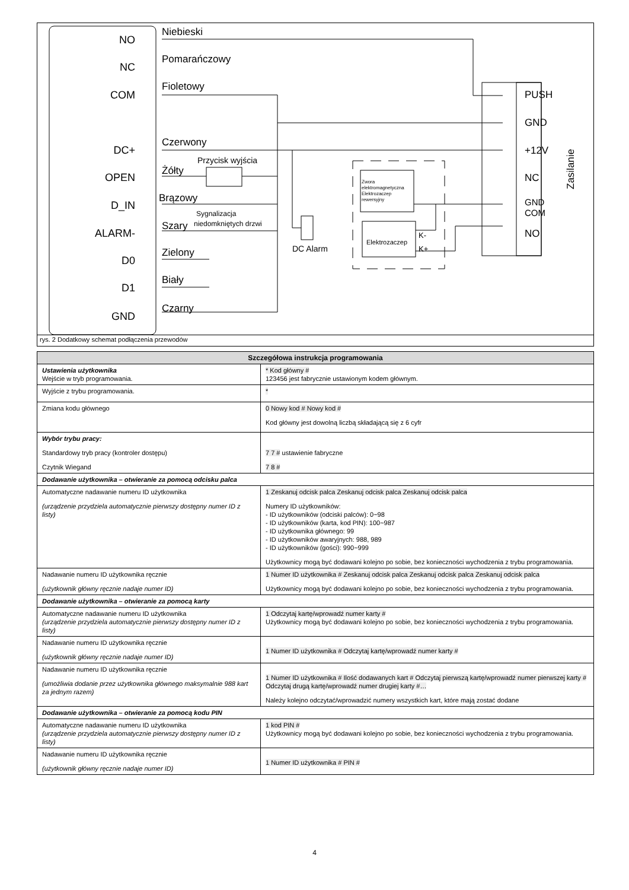NO
NC
COM
DC+
OPEN
D_IN
ALARM-
D0
D1
GND
Niebieski
Pomarańczowy
Fioletowy
Czerwony
Żółty
Brązowy
Szary
Zielony
Biały
Czarny
Przycisk wyjścia
Sygnalizacja
niedomkniętych drzwi
DC Alarm
PUSH
GND
+12V
NC
GND
COM
NO
Zasilanie
Zwora
elektromagnetyczna
Elektrozaczep
rewersyjny
Elektrozaczep
K-
K+
rys. 2 Dodatkowy schemat podłączenia przewodów
| Szczegółowa instrukcja programowania | |
| --- | --- |
| Ustawienia użytkownika Wejście w tryb programowania. | * Kod główny # 123456 jest fabrycznie ustawionym kodem głównym. |
| Wyjście z trybu programowania. | * |
| Zmiana kodu głównego | 0 Nowy kod # Nowy kod # Kod główny jest dowolną liczbą składającą się z 6 cyfr |
| Wybór trybu pracy: Standardowy tryb pracy (kontroler dostępu) Czytnik Wiegand | 7 7 # ustawienie fabryczne 7 8 # |
| Dodawanie użytkownika – otwieranie za pomocą odcisku palca | |
| Automatyczne nadawanie numeru ID użytkownika (urządzenie przydziela automatycznie pierwszy dostępny numer ID z listy) | 1 Zeskanuj odcisk palca Zeskanuj odcisk palca Zeskanuj odcisk palca Numery ID użytkowników: - ID użytkowników (odciski palców): 0~98 - ID użytkowników (karta, kod PIN): 100~987 - ID użytkownika głównego: 99 - ID użytkowników awaryjnych: 988, 989 - ID użytkowników (gości): 990~999 Użytkownicy mogą być dodawani kolejno po sobie, bez konieczności wychodzenia z trybu programowania. |
| Nadawanie numeru ID użytkownika ręcznie (użytkownik główny ręcznie nadaje numer ID) | 1 Numer ID użytkownika # Zeskanuj odcisk palca Zeskanuj odcisk palca Zeskanuj odcisk palca Użytkownicy mogą być dodawani kolejno po sobie, bez konieczności wychodzenia z trybu programowania. |
| Dodawanie użytkownika – otwieranie za pomocą karty | |
| Automatyczne nadawanie numeru ID użytkownika (urządzenie przydziela automatycznie pierwszy dostępny numer ID z listy) | 1 Odczytaj kartę/wprowadź numer karty # Użytkownicy mogą być dodawani kolejno po sobie, bez konieczności wychodzenia z trybu programowania. |
| Nadawanie numeru ID użytkownika ręcznie (użytkownik główny ręcznie nadaje numer ID) | 1 Numer ID użytkownika # Odczytaj kartę/wprowadź numer karty # |
| Nadawanie numeru ID użytkownika ręcznie (umożliwia dodanie przez użytkownika głównego maksymalnie 988 kart za jednym razem) | 1 Numer ID użytkownika # Ilość dodawanych kart # Odczytaj pierwszą kartę/wprowadź numer pierwszej karty # Odczytaj drugą kartę/wprowadź numer drugiej karty #… Należy kolejno odczytać/wprowadzić numery wszystkich kart, które mają zostać dodane |
| Dodawanie użytkownika – otwieranie za pomocą kodu PIN | |
| Automatyczne nadawanie numeru ID użytkownika (urządzenie przydziela automatycznie pierwszy dostępny numer ID z listy) | 1 kod PIN # Użytkownicy mogą być dodawani kolejno po sobie, bez konieczności wychodzenia z trybu programowania. |
| Nadawanie numeru ID użytkownika ręcznie (użytkownik główny ręcznie nadaje numer ID) | 1 Numer ID użytkownika # PIN # |
4